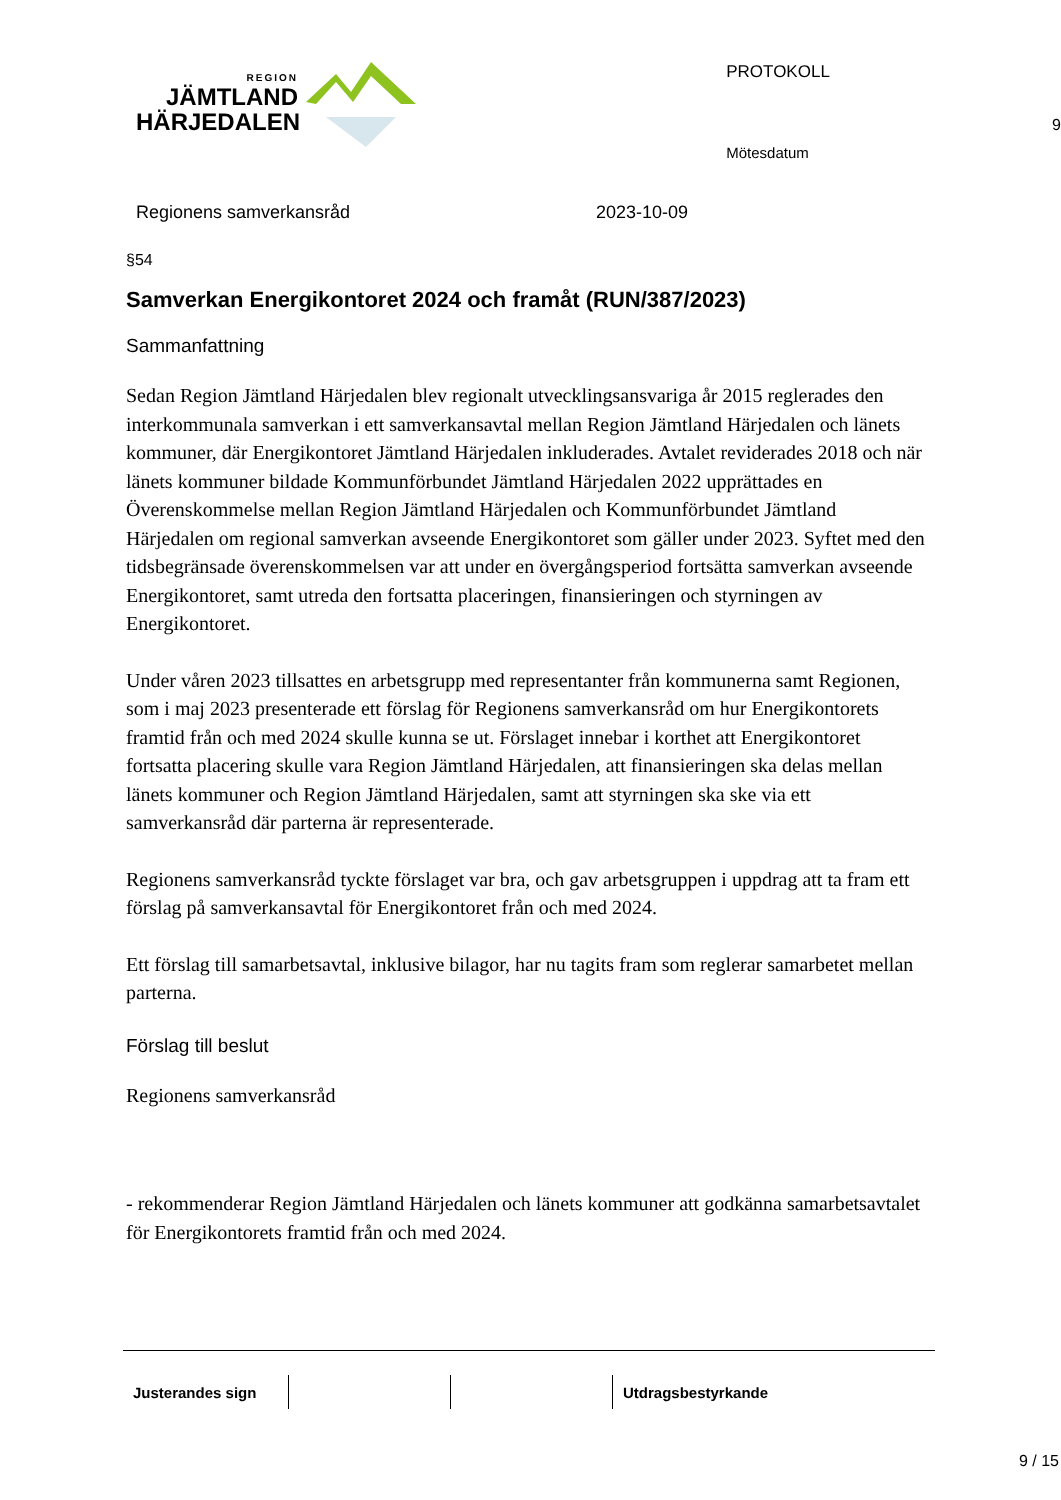REGION
JÄMTLAND
HÄRJEDALEN
PROTOKOLL
Mötesdatum
9
Regionens samverkansråd 2023-10-09
§54
Samverkan Energikontoret 2024 och framåt (RUN/387/2023)
Sammanfattning
Sedan Region Jämtland Härjedalen blev regionalt utvecklingsansvariga år 2015 reglerades den interkommunala samverkan i ett samverkansavtal mellan Region Jämtland Härjedalen och länets kommuner, där Energikontoret Jämtland Härjedalen inkluderades. Avtalet reviderades 2018 och när länets kommuner bildade Kommunförbundet Jämtland Härjedalen 2022 upprättades en Överenskommelse mellan Region Jämtland Härjedalen och Kommunförbundet Jämtland Härjedalen om regional samverkan avseende Energikontoret som gäller under 2023. Syftet med den tidsbegränsade överenskommelsen var att under en övergångsperiod fortsätta samverkan avseende Energikontoret, samt utreda den fortsatta placeringen, finansieringen och styrningen av Energikontoret.
Under våren 2023 tillsattes en arbetsgrupp med representanter från kommunerna samt Regionen, som i maj 2023 presenterade ett förslag för Regionens samverkansråd om hur Energikontorets framtid från och med 2024 skulle kunna se ut. Förslaget innebar i korthet att Energikontoret fortsatta placering skulle vara Region Jämtland Härjedalen, att finansieringen ska delas mellan länets kommuner och Region Jämtland Härjedalen, samt att styrningen ska ske via ett samverkansråd där parterna är representerade.
Regionens samverkansråd tyckte förslaget var bra, och gav arbetsgruppen i uppdrag att ta fram ett förslag på samverkansavtal för Energikontoret från och med 2024.
Ett förslag till samarbetsavtal, inklusive bilagor, har nu tagits fram som reglerar samarbetet mellan parterna.
Förslag till beslut
Regionens samverkansråd
- rekommenderar Region Jämtland Härjedalen och länets kommuner att godkänna samarbetsavtalet för Energikontorets framtid från och med 2024.
| Justerandes sign | | | Utdragsbestyrkande |
9 / 15